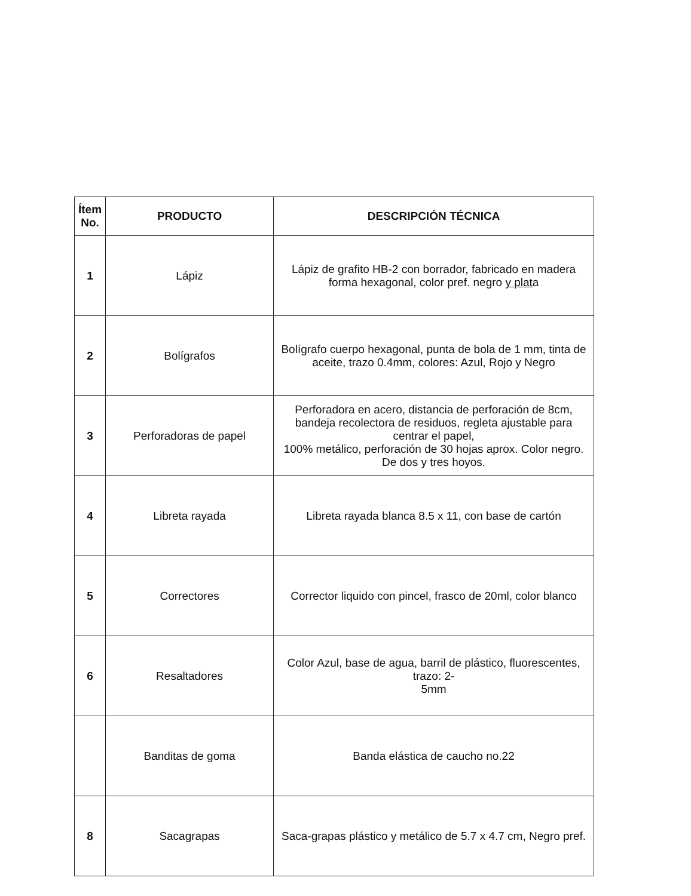| Ítem No. | PRODUCTO | DESCRIPCIÓN TÉCNICA |
| --- | --- | --- |
| 1 | Lápiz | Lápiz de grafito HB-2 con borrador, fabricado en madera forma hexagonal, color pref. negro y plat a |
| 2 | Bolígrafos | Bolígrafo cuerpo hexagonal, punta de bola de 1 mm, tinta de aceite, trazo 0.4mm, colores: Azul, Rojo y Negro |
| 3 | Perforadoras de papel | Perforadora en acero, distancia de perforación de 8cm, bandeja recolectora de residuos, regleta ajustable para centrar el papel, 100% metálico, perforación de 30 hojas aprox. Color negro. De dos y tres hoyos. |
| 4 | Libreta rayada | Libreta rayada blanca 8.5 x 11, con base de cartón |
| 5 | Correctores | Corrector liquido con pincel, frasco de 20ml, color blanco |
| 6 | Resaltadores | Color Azul, base de agua, barril de plástico, fluorescentes, trazo: 2- 5mm |
| | Banditas de goma | Banda elástica de caucho no.22 |
| 8 | Sacagrapas | Saca-grapas plástico y metálico de 5.7 x 4.7 cm, Negro pref. |